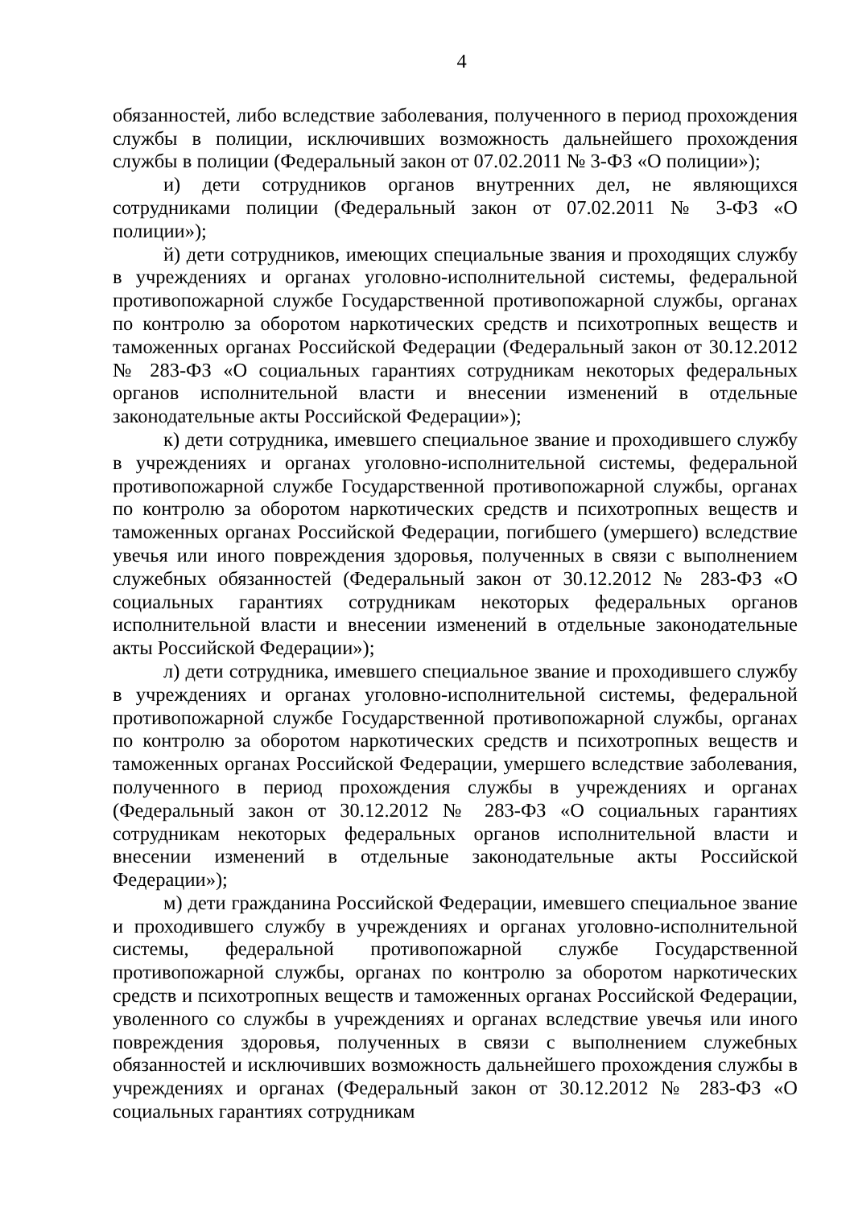4
обязанностей, либо вследствие заболевания, полученного в период прохождения службы в полиции, исключивших возможность дальнейшего прохождения службы в полиции (Федеральный закон от 07.02.2011 № 3-ФЗ «О полиции»);
и) дети сотрудников органов внутренних дел, не являющихся сотрудниками полиции (Федеральный закон от 07.02.2011 № 3-ФЗ «О полиции»);
й) дети сотрудников, имеющих специальные звания и проходящих службу в учреждениях и органах уголовно-исполнительной системы, федеральной противопожарной службе Государственной противопожарной службы, органах по контролю за оборотом наркотических средств и психотропных веществ и таможенных органах Российской Федерации (Федеральный закон от 30.12.2012 № 283-ФЗ «О социальных гарантиях сотрудникам некоторых федеральных органов исполнительной власти и внесении изменений в отдельные законодательные акты Российской Федерации»);
к) дети сотрудника, имевшего специальное звание и проходившего службу в учреждениях и органах уголовно-исполнительной системы, федеральной противопожарной службе Государственной противопожарной службы, органах по контролю за оборотом наркотических средств и психотропных веществ и таможенных органах Российской Федерации, погибшего (умершего) вследствие увечья или иного повреждения здоровья, полученных в связи с выполнением служебных обязанностей (Федеральный закон от 30.12.2012 № 283-ФЗ «О социальных гарантиях сотрудникам некоторых федеральных органов исполнительной власти и внесении изменений в отдельные законодательные акты Российской Федерации»);
л) дети сотрудника, имевшего специальное звание и проходившего службу в учреждениях и органах уголовно-исполнительной системы, федеральной противопожарной службе Государственной противопожарной службы, органах по контролю за оборотом наркотических средств и психотропных веществ и таможенных органах Российской Федерации, умершего вследствие заболевания, полученного в период прохождения службы в учреждениях и органах (Федеральный закон от 30.12.2012 № 283-ФЗ «О социальных гарантиях сотрудникам некоторых федеральных органов исполнительной власти и внесении изменений в отдельные законодательные акты Российской Федерации»);
м) дети гражданина Российской Федерации, имевшего специальное звание и проходившего службу в учреждениях и органах уголовно-исполнительной системы, федеральной противопожарной службе Государственной противопожарной службы, органах по контролю за оборотом наркотических средств и психотропных веществ и таможенных органах Российской Федерации, уволенного со службы в учреждениях и органах вследствие увечья или иного повреждения здоровья, полученных в связи с выполнением служебных обязанностей и исключивших возможность дальнейшего прохождения службы в учреждениях и органах (Федеральный закон от 30.12.2012 № 283-ФЗ «О социальных гарантиях сотрудникам